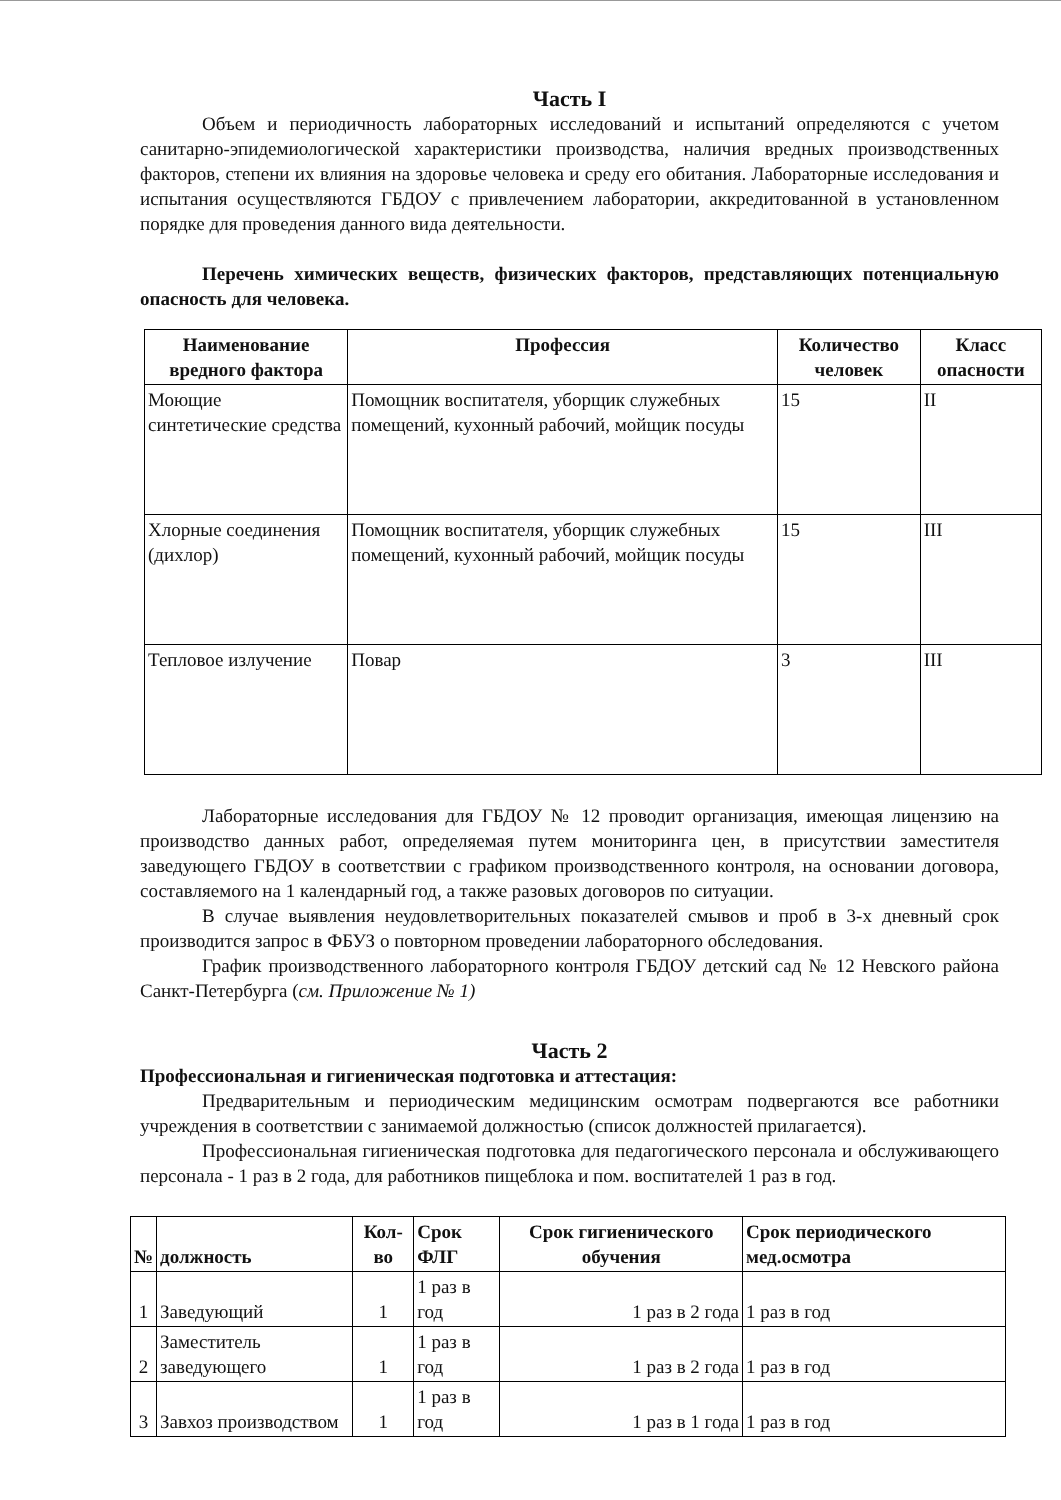Часть I
Объем и периодичность лабораторных исследований и испытаний определяются с учетом санитарно-эпидемиологической характеристики производства, наличия вредных производственных факторов, степени их влияния на здоровье человека и среду его обитания. Лабораторные исследования и испытания осуществляются ГБДОУ с привлечением лаборатории, аккредитованной в установленном порядке для проведения данного вида деятельности.
Перечень химических веществ, физических факторов, представляющих потенциальную опасность для человека.
| Наименование вредного фактора | Профессия | Количество человек | Класс опасности |
| --- | --- | --- | --- |
| Моющие синтетические средства | Помощник воспитателя, уборщик служебных помещений, кухонный рабочий, мойщик посуды | 15 | II |
| Хлорные соединения (дихлор) | Помощник воспитателя, уборщик служебных помещений, кухонный рабочий, мойщик посуды | 15 | III |
| Тепловое излучение | Повар | 3 | III |
Лабораторные исследования для ГБДОУ № 12 проводит организация, имеющая лицензию на производство данных работ, определяемая путем мониторинга цен, в присутствии заместителя заведующего ГБДОУ в соответствии с графиком производственного контроля, на основании договора, составляемого на 1 календарный год, а также разовых договоров по ситуации.
В случае выявления неудовлетворительных показателей смывов и проб в 3-х дневный срок производится запрос в ФБУЗ о повторном проведении лабораторного обследования.
График производственного лабораторного контроля ГБДОУ детский сад № 12 Невского района Санкт-Петербурга (см. Приложение № 1)
Часть 2
Профессиональная и гигиеническая подготовка и аттестация:
Предварительным и периодическим медицинским осмотрам подвергаются все работники учреждения в соответствии с занимаемой должностью (список должностей прилагается).
Профессиональная гигиеническая подготовка для педагогического персонала и обслуживающего персонала - 1 раз в 2 года, для работников пищеблока и пом. воспитателей 1 раз в год.
| № | должность | Кол-во | Срок ФЛГ | Срок гигиенического обучения | Срок периодического мед.осмотра |
| --- | --- | --- | --- | --- | --- |
| 1 | Заведующий | 1 | 1 раз в год | 1 раз в 2 года | 1 раз в год |
| 2 | Заместитель заведующего | 1 | 1 раз в год | 1 раз в 2 года | 1 раз в год |
| 3 | Завхоз производством | 1 | 1 раз в год | 1 раз в 1 года | 1 раз в год |